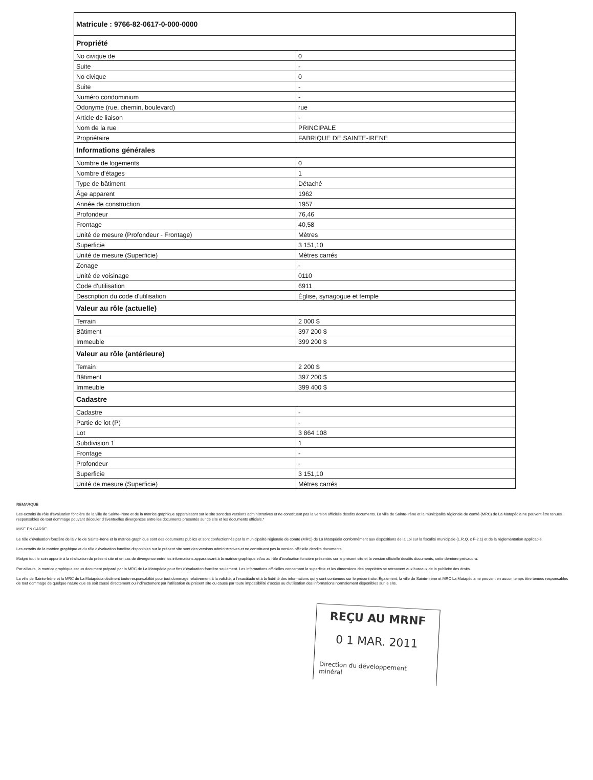| Matricule : 9766-82-0617-0-000-0000 | |
| --- | --- |
| Propriété | |
| No civique de | 0 |
| Suite | - |
| No civique | 0 |
| Suite | - |
| Numéro condominium | - |
| Odonyme (rue, chemin, boulevard) | rue |
| Article de liaison | - |
| Nom de la rue | PRINCIPALE |
| Propriétaire | FABRIQUE DE SAINTE-IRENE |
| Informations générales | |
| Nombre de logements | 0 |
| Nombre d'étages | 1 |
| Type de bâtiment | Détaché |
| Âge apparent | 1962 |
| Année de construction | 1957 |
| Profondeur | 76,46 |
| Frontage | 40,58 |
| Unité de mesure (Profondeur - Frontage) | Mètres |
| Superficie | 3 151,10 |
| Unité de mesure (Superficie) | Mètres carrés |
| Zonage | - |
| Unité de voisinage | 0110 |
| Code d'utilisation | 6911 |
| Description du code d'utilisation | Église, synagogue et temple |
| Valeur au rôle (actuelle) | |
| Terrain | 2 000 $ |
| Bâtiment | 397 200 $ |
| Immeuble | 399 200 $ |
| Valeur au rôle (antérieure) | |
| Terrain | 2 200 $ |
| Bâtiment | 397 200 $ |
| Immeuble | 399 400 $ |
| Cadastre | |
| Cadastre | - |
| Partie de lot (P) | - |
| Lot | 3 864 108 |
| Subdivision 1 | 1 |
| Frontage | - |
| Profondeur | - |
| Superficie | 3 151,10 |
| Unité de mesure (Superficie) | Mètres carrés |
REMARQUE
Les extraits du rôle d'évaluation foncière de la ville de Sainte-Irène et de la matrice graphique apparaissant sur le site sont des versions administratives et ne constituent pas la version officielle desdits documents. La ville de Sainte-Irène et la municipalité régionale de comté (MRC) de La Matapédia ne peuvent être tenues responsables de tout dommage pouvant découler d'éventuelles divergences entre les documents présentés sur ce site et les documents officiels.*
MISE EN GARDE
Le rôle d'évaluation foncière de la ville de Sainte-Irène et la matrice graphique sont des documents publics et sont confectionnés par la municipalité régionale de comté (MRC) de La Matapédia conformément aux dispositions de la Loi sur la fiscalité municipale (L.R.Q. c F-2.1) et de la réglementation applicable.
Les extraits de la matrice graphique et du rôle d'évaluation foncière disponibles sur le présent site sont des versions administratives et ne constituent pas la version officielle desdits documents.
Malgré tout le soin apporté à la réalisation du présent site et en cas de divergence entre les informations apparaissant à la matrice graphique et/ou au rôle d'évaluation foncière présentés sur le présent site et la version officielle desdits documents, cette dernière prévaudra.
Par ailleurs, la matrice graphique est un document préparé par la MRC de La Matapédia pour fins d'évaluation foncière seulement. Les informations officielles concernant la superficie et les dimensions des propriétés se retrouvent aux bureaux de la publicité des droits.
La ville de Sainte-Irène et la MRC de La Matapédia déclinent toute responsabilité pour tout dommage relativement à la validité, à l'exactitude et à la fiabilité des informations qui y sont contenues sur le présent site. Également, la ville de Sainte-Irène et MRC La Matapédia ne peuvent en aucun temps être tenues responsables de tout dommage de quelque nature que ce soit causé directement ou indirectement par l'utilisation du présent site ou causé par toute impossibilité d'accès ou d'utilisation des informations normalement disponibles sur le site.
REÇU AU MRNF
0 1 MAR. 2011
Direction du développement minéral